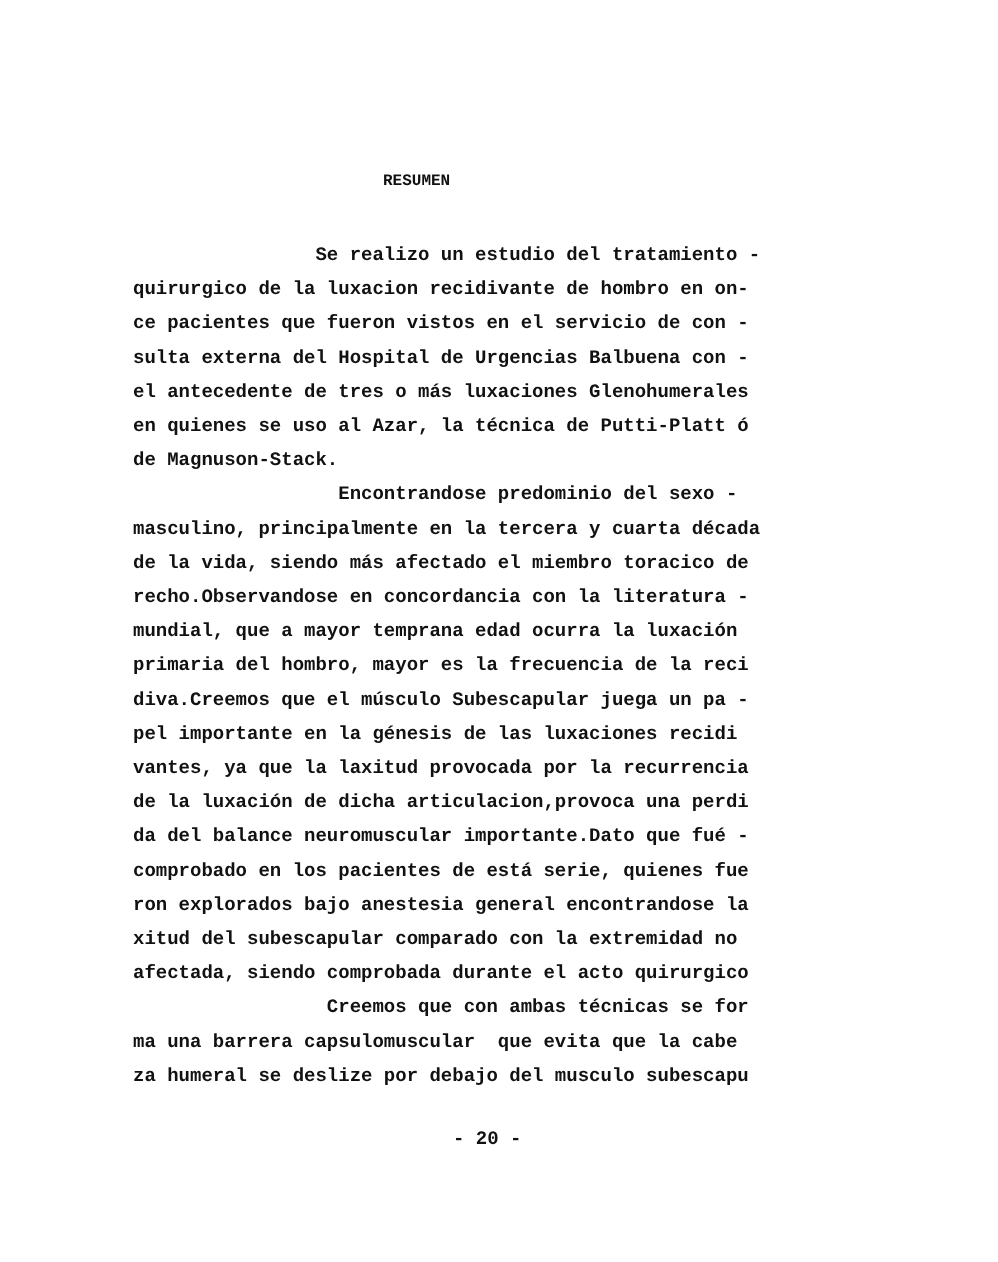RESUMEN
Se realizo un estudio del tratamiento - quirurgico de la luxacion recidivante de hombro en on- ce pacientes que fueron vistos en el servicio de con - sulta externa del Hospital de Urgencias Balbuena con - el antecedente de tres o más luxaciones Glenohumerales en quienes se uso al Azar, la técnica de Putti-Platt ó de Magnuson-Stack. Encontrandose predominio del sexo - masculino, principalmente en la tercera y cuarta década de la vida, siendo más afectado el miembro toracico de recho.Observandose en concordancia con la literatura - mundial, que a mayor temprana edad ocurra la luxación primaria del hombro, mayor es la frecuencia de la reci diva.Creemos que el músculo Subescapular juega un pa - pel importante en la génesis de las luxaciones recidi vantes, ya que la laxitud provocada por la recurrencia de la luxación de dicha articulacion,provoca una perdi da del balance neuromuscular importante.Dato que fué - comprobado en los pacientes de está serie, quienes fue ron explorados bajo anestesia general encontrandose la xitud del subescapular comparado con la extremidad no afectada, siendo comprobada durante el acto quirurgico Creemos que con ambas técnicas se for ma una barrera capsulomuscular que evita que la cabe za humeral se deslize por debajo del musculo subescapu
- 20 -